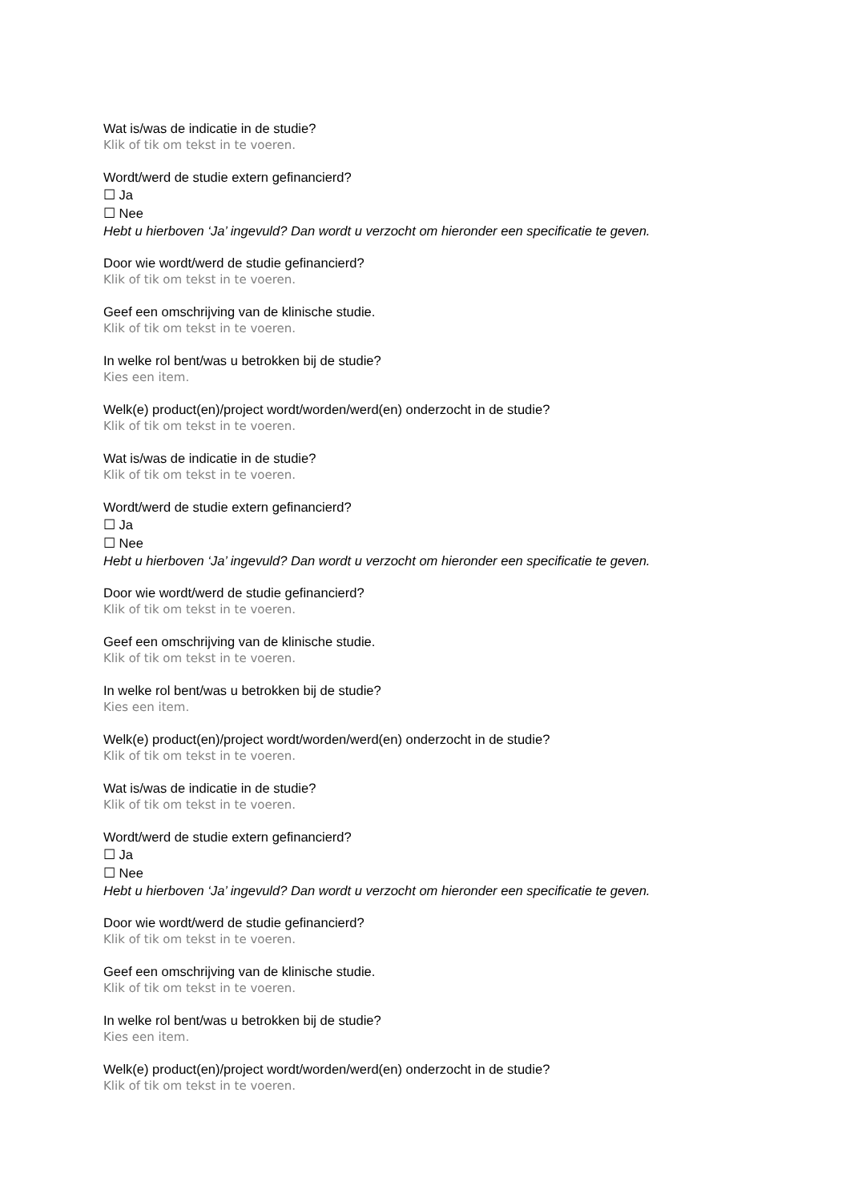Wat is/was de indicatie in de studie?
Klik of tik om tekst in te voeren.
Wordt/werd de studie extern gefinancierd?
☐ Ja
☐ Nee
Hebt u hierboven ‘Ja’ ingevuld? Dan wordt u verzocht om hieronder een specificatie te geven.
Door wie wordt/werd de studie gefinancierd?
Klik of tik om tekst in te voeren.
Geef een omschrijving van de klinische studie.
Klik of tik om tekst in te voeren.
In welke rol bent/was u betrokken bij de studie?
Kies een item.
Welk(e) product(en)/project wordt/worden/werd(en) onderzocht in de studie?
Klik of tik om tekst in te voeren.
Wat is/was de indicatie in de studie?
Klik of tik om tekst in te voeren.
Wordt/werd de studie extern gefinancierd?
☐ Ja
☐ Nee
Hebt u hierboven ‘Ja’ ingevuld? Dan wordt u verzocht om hieronder een specificatie te geven.
Door wie wordt/werd de studie gefinancierd?
Klik of tik om tekst in te voeren.
Geef een omschrijving van de klinische studie.
Klik of tik om tekst in te voeren.
In welke rol bent/was u betrokken bij de studie?
Kies een item.
Welk(e) product(en)/project wordt/worden/werd(en) onderzocht in de studie?
Klik of tik om tekst in te voeren.
Wat is/was de indicatie in de studie?
Klik of tik om tekst in te voeren.
Wordt/werd de studie extern gefinancierd?
☐ Ja
☐ Nee
Hebt u hierboven ‘Ja’ ingevuld? Dan wordt u verzocht om hieronder een specificatie te geven.
Door wie wordt/werd de studie gefinancierd?
Klik of tik om tekst in te voeren.
Geef een omschrijving van de klinische studie.
Klik of tik om tekst in te voeren.
In welke rol bent/was u betrokken bij de studie?
Kies een item.
Welk(e) product(en)/project wordt/worden/werd(en) onderzocht in de studie?
Klik of tik om tekst in te voeren.